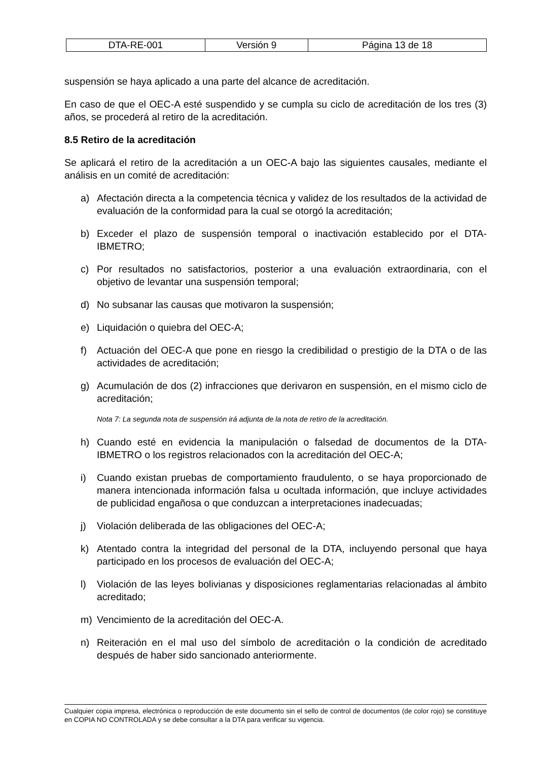| DTA-RE-001 | Versión 9 | Página 13 de 18 |
suspensión se haya aplicado a una parte del alcance de acreditación.
En caso de que el OEC-A esté suspendido y se cumpla su ciclo de acreditación de los tres (3) años, se procederá al retiro de la acreditación.
8.5 Retiro de la acreditación
Se aplicará el retiro de la acreditación a un OEC-A bajo las siguientes causales, mediante el análisis en un comité de acreditación:
a) Afectación directa a la competencia técnica y validez de los resultados de la actividad de evaluación de la conformidad para la cual se otorgó la acreditación;
b) Exceder el plazo de suspensión temporal o inactivación establecido por el DTA-IBMETRO;
c) Por resultados no satisfactorios, posterior a una evaluación extraordinaria, con el objetivo de levantar una suspensión temporal;
d) No subsanar las causas que motivaron la suspensión;
e) Liquidación o quiebra del OEC-A;
f) Actuación del OEC-A que pone en riesgo la credibilidad o prestigio de la DTA o de las actividades de acreditación;
g) Acumulación de dos (2) infracciones que derivaron en suspensión, en el mismo ciclo de acreditación;
Nota 7: La segunda nota de suspensión irá adjunta de la nota de retiro de la acreditación.
h) Cuando esté en evidencia la manipulación o falsedad de documentos de la DTA-IBMETRO o los registros relacionados con la acreditación del OEC-A;
i) Cuando existan pruebas de comportamiento fraudulento, o se haya proporcionado de manera intencionada información falsa u ocultada información, que incluye actividades de publicidad engañosa o que conduzcan a interpretaciones inadecuadas;
j) Violación deliberada de las obligaciones del OEC-A;
k) Atentado contra la integridad del personal de la DTA, incluyendo personal que haya participado en los procesos de evaluación del OEC-A;
l) Violación de las leyes bolivianas y disposiciones reglamentarias relacionadas al ámbito acreditado;
m) Vencimiento de la acreditación del OEC-A.
n) Reiteración en el mal uso del símbolo de acreditación o la condición de acreditado después de haber sido sancionado anteriormente.
Cualquier copia impresa, electrónica o reproducción de este documento sin el sello de control de documentos (de color rojo) se constituye en COPIA NO CONTROLADA y se debe consultar a la DTA para verificar su vigencia.